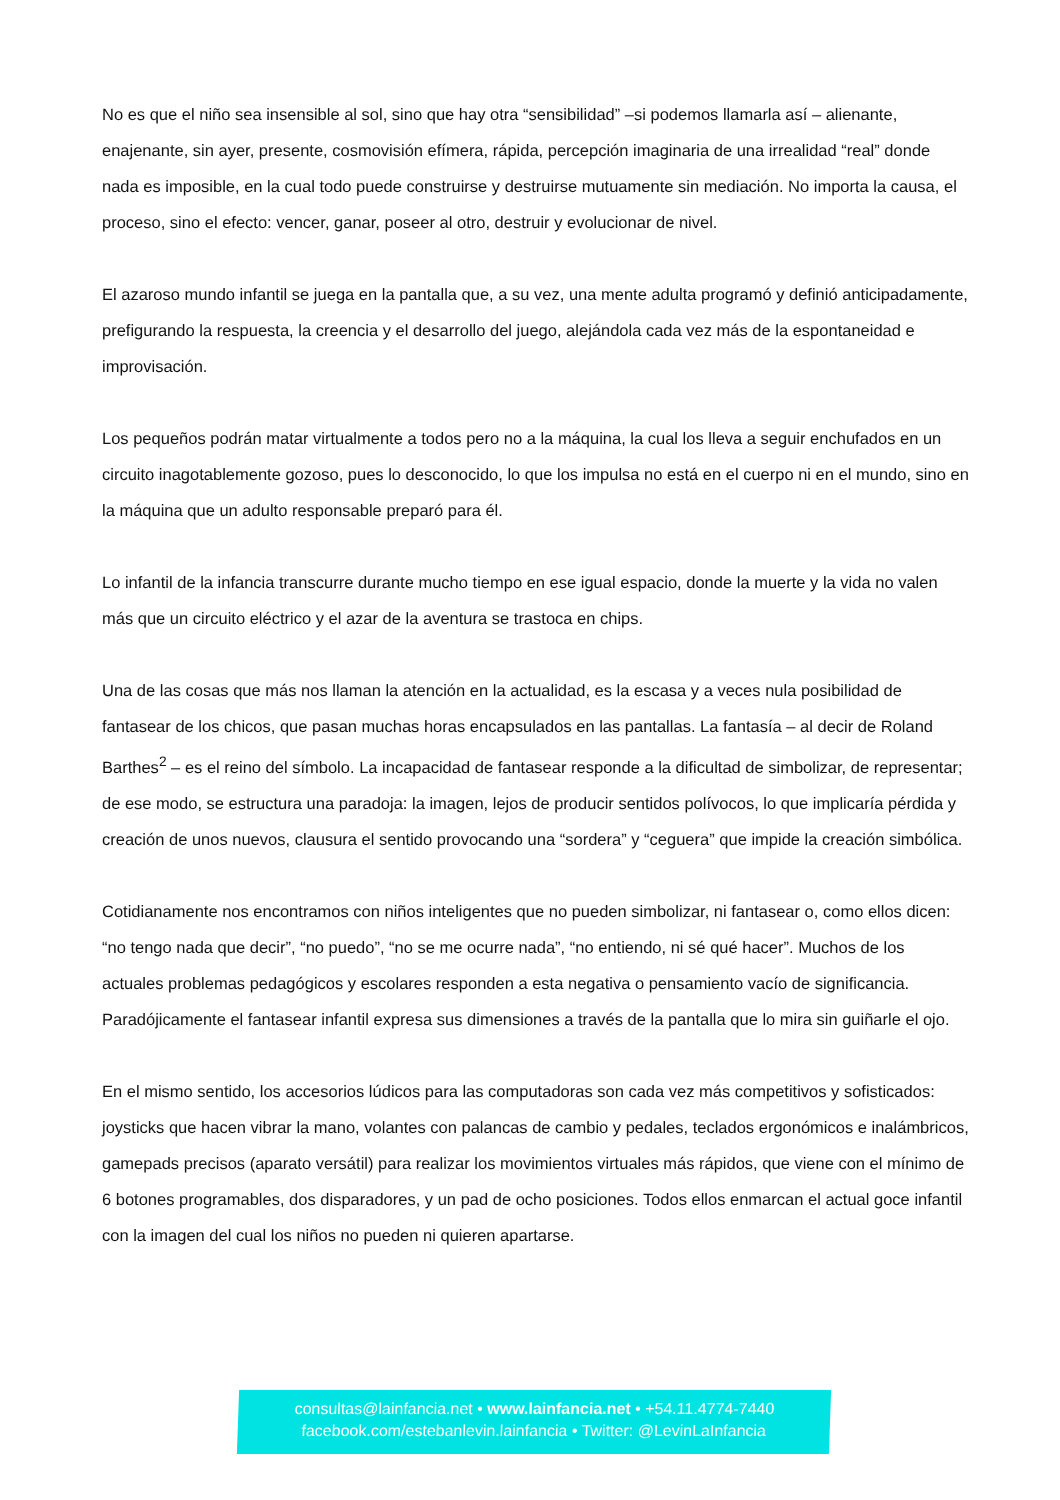No es que el niño sea insensible al sol, sino que hay otra “sensibilidad” –si podemos llamarla así – alienante, enajenante, sin ayer, presente, cosmovisión efímera, rápida, percepción imaginaria de una irrealidad “real” donde nada es imposible, en la cual todo puede construirse y destruirse mutuamente sin mediación. No importa la causa, el proceso, sino el efecto: vencer, ganar, poseer al otro, destruir y evolucionar de nivel.
El azaroso mundo infantil se juega en la pantalla que, a su vez, una mente adulta programó y definió anticipadamente, prefigurando la respuesta, la creencia y el desarrollo del juego, alejándola cada vez más de la espontaneidad e improvisación.
Los pequeños podrán matar virtualmente a todos pero no a la máquina, la cual los lleva a seguir enchufados en un circuito inagotablemente gozoso, pues lo desconocido, lo que los impulsa no está en el cuerpo ni en el mundo, sino en la máquina que un adulto responsable preparó para él.
Lo infantil de la infancia transcurre durante mucho tiempo en ese igual espacio, donde la muerte y la vida no valen más que un circuito eléctrico y el azar de la aventura se trastoca en chips.
Una de las cosas que más nos llaman la atención en la actualidad, es la escasa y a veces nula posibilidad de fantasear de los chicos, que pasan muchas horas encapsulados en las pantallas. La fantasía – al decir de Roland Barthes<sup>2</sup> – es el reino del símbolo. La incapacidad de fantasear responde a la dificultad de simbolizar, de representar; de ese modo, se estructura una paradoja: la imagen, lejos de producir sentidos polívocos, lo que implicaría pérdida y creación de unos nuevos, clausura el sentido provocando una “sordera” y “ceguera” que impide la creación simbólica.
Cotidianamente nos encontramos con niños inteligentes que no pueden simbolizar, ni fantasear o, como ellos dicen: “no tengo nada que decir”, “no puedo”, “no se me ocurre nada”, “no entiendo, ni sé qué hacer”. Muchos de los actuales problemas pedagógicos y escolares responden a esta negativa o pensamiento vacío de significancia. Paradójicamente el fantasear infantil expresa sus dimensiones a través de la pantalla que lo mira sin guiñarle el ojo.
En el mismo sentido, los accesorios lúdicos para las computadoras son cada vez más competitivos y sofisticados: joysticks que hacen vibrar la mano, volantes con palancas de cambio y pedales, teclados ergonómicos e inalámbricos, gamepads precisos (aparato versátil) para realizar los movimientos virtuales más rápidos, que viene con el mínimo de 6 botones programables, dos disparadores, y un pad de ocho posiciones. Todos ellos enmarcan el actual goce infantil con la imagen del cual los niños no pueden ni quieren apartarse.
consultas@lainfancia.net • www.lainfancia.net • +54.11.4774-7440
facebook.com/estebanlevin.lainfancia • Twitter: @LevinLaInfancia